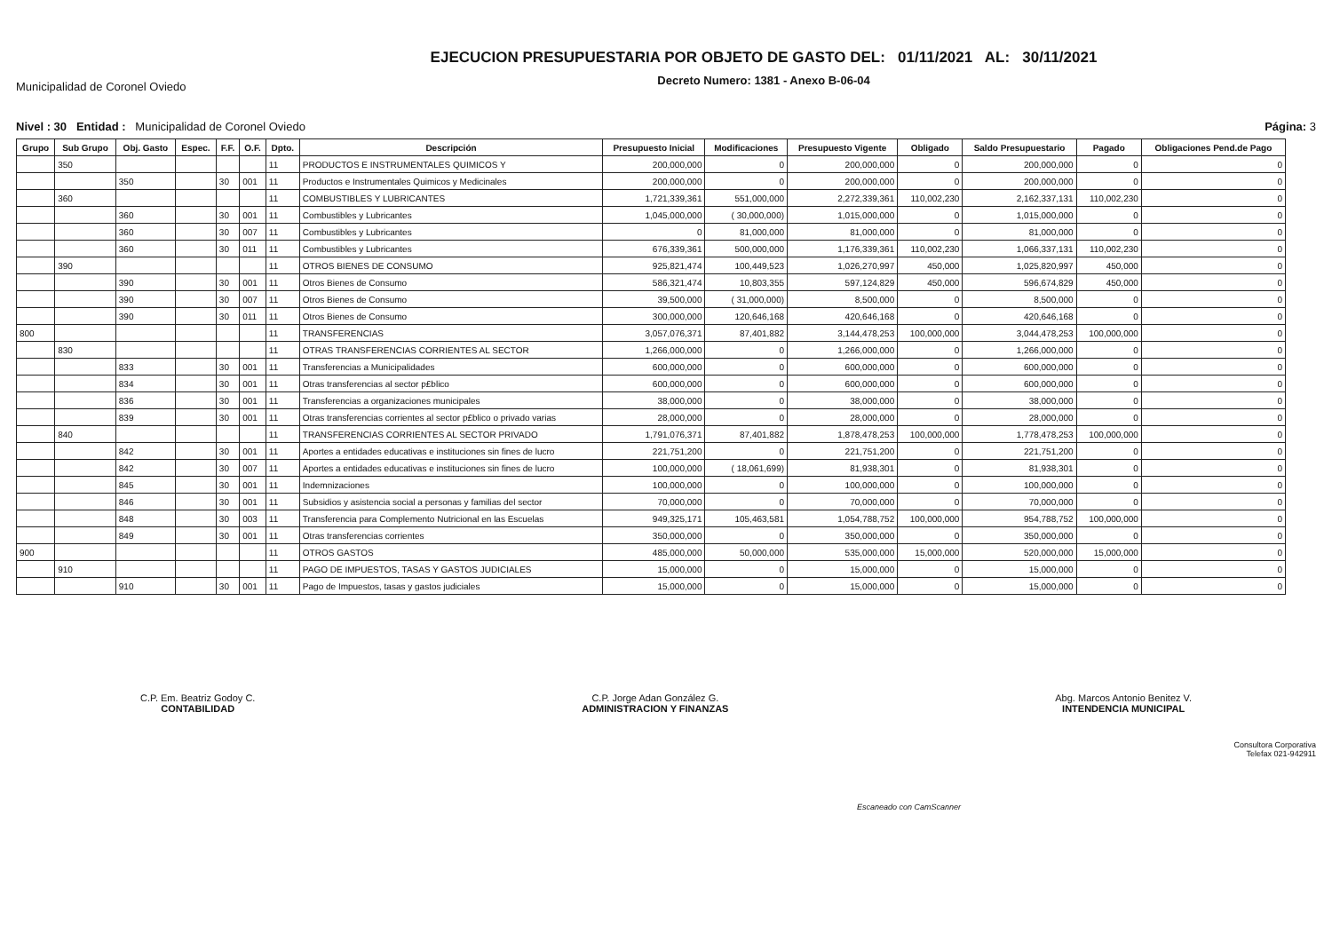Municipalidad de Coronel Oviedo
EJECUCION PRESUPUESTARIA POR OBJETO DE GASTO DEL: 01/11/2021 AL: 30/11/2021
Decreto Numero: 1381 - Anexo B-06-04
Nivel : 30 Entidad : Municipalidad de Coronel Oviedo
Página: 3
| Grupo | Sub Grupo | Obj. Gasto | Espec. | F.F. | O.F. | Dpto. | Descripción | Presupuesto Inicial | Modificaciones | Presupuesto Vigente | Obligado | Saldo Presupuestario | Pagado | Obligaciones Pend.de Pago |
| --- | --- | --- | --- | --- | --- | --- | --- | --- | --- | --- | --- | --- | --- | --- |
| | 350 | | | | | 11 | PRODUCTOS E INSTRUMENTALES QUIMICOS Y | 200,000,000 | 0 | 200,000,000 | 0 | 200,000,000 | 0 | 0 |
| | | 350 | | 30 | 001 | 11 | Productos e Instrumentales Quimicos y Medicinales | 200,000,000 | 0 | 200,000,000 | 0 | 200,000,000 | 0 | 0 |
| | 360 | | | | | 11 | COMBUSTIBLES Y LUBRICANTES | 1,721,339,361 | 551,000,000 | 2,272,339,361 | 110,002,230 | 2,162,337,131 | 110,002,230 | 0 |
| | | 360 | | 30 | 001 | 11 | Combustibles y Lubricantes | 1,045,000,000 | ( 30,000,000) | 1,015,000,000 | 0 | 1,015,000,000 | 0 | 0 |
| | | 360 | | 30 | 007 | 11 | Combustibles y Lubricantes | 0 | 81,000,000 | 81,000,000 | 0 | 81,000,000 | 0 | 0 |
| | | 360 | | 30 | 011 | 11 | Combustibles y Lubricantes | 676,339,361 | 500,000,000 | 1,176,339,361 | 110,002,230 | 1,066,337,131 | 110,002,230 | 0 |
| | 390 | | | | | 11 | OTROS BIENES DE CONSUMO | 925,821,474 | 100,449,523 | 1,026,270,997 | 450,000 | 1,025,820,997 | 450,000 | 0 |
| | | 390 | | 30 | 001 | 11 | Otros Bienes de Consumo | 586,321,474 | 10,803,355 | 597,124,829 | 450,000 | 596,674,829 | 450,000 | 0 |
| | | 390 | | 30 | 007 | 11 | Otros Bienes de Consumo | 39,500,000 | ( 31,000,000) | 8,500,000 | 0 | 8,500,000 | 0 | 0 |
| | | 390 | | 30 | 011 | 11 | Otros Bienes de Consumo | 300,000,000 | 120,646,168 | 420,646,168 | 0 | 420,646,168 | 0 | 0 |
| 800 | | | | | | 11 | TRANSFERENCIAS | 3,057,076,371 | 87,401,882 | 3,144,478,253 | 100,000,000 | 3,044,478,253 | 100,000,000 | 0 |
| | 830 | | | | | 11 | OTRAS TRANSFERENCIAS CORRIENTES AL SECTOR | 1,266,000,000 | 0 | 1,266,000,000 | 0 | 1,266,000,000 | 0 | 0 |
| | | 833 | | 30 | 001 | 11 | Transferencias a Municipalidades | 600,000,000 | 0 | 600,000,000 | 0 | 600,000,000 | 0 | 0 |
| | | 834 | | 30 | 001 | 11 | Otras transferencias al sector p£blico | 600,000,000 | 0 | 600,000,000 | 0 | 600,000,000 | 0 | 0 |
| | | 836 | | 30 | 001 | 11 | Transferencias a organizaciones municipales | 38,000,000 | 0 | 38,000,000 | 0 | 38,000,000 | 0 | 0 |
| | | 839 | | 30 | 001 | 11 | Otras transferencias corrientes al sector p£blico o privado varias | 28,000,000 | 0 | 28,000,000 | 0 | 28,000,000 | 0 | 0 |
| | 840 | | | | | 11 | TRANSFERENCIAS CORRIENTES AL SECTOR PRIVADO | 1,791,076,371 | 87,401,882 | 1,878,478,253 | 100,000,000 | 1,778,478,253 | 100,000,000 | 0 |
| | | 842 | | 30 | 001 | 11 | Aportes a entidades educativas e instituciones sin fines de lucro | 221,751,200 | 0 | 221,751,200 | 0 | 221,751,200 | 0 | 0 |
| | | 842 | | 30 | 007 | 11 | Aportes a entidades educativas e instituciones sin fines de lucro | 100,000,000 | ( 18,061,699) | 81,938,301 | 0 | 81,938,301 | 0 | 0 |
| | | 845 | | 30 | 001 | 11 | Indemnizaciones | 100,000,000 | 0 | 100,000,000 | 0 | 100,000,000 | 0 | 0 |
| | | 846 | | 30 | 001 | 11 | Subsidios y asistencia social a personas y familias del sector | 70,000,000 | 0 | 70,000,000 | 0 | 70,000,000 | 0 | 0 |
| | | 848 | | 30 | 003 | 11 | Transferencia para Complemento Nutricional en las Escuelas | 949,325,171 | 105,463,581 | 1,054,788,752 | 100,000,000 | 954,788,752 | 100,000,000 | 0 |
| | | 849 | | 30 | 001 | 11 | Otras transferencias corrientes | 350,000,000 | 0 | 350,000,000 | 0 | 350,000,000 | 0 | 0 |
| 900 | | | | | | 11 | OTROS GASTOS | 485,000,000 | 50,000,000 | 535,000,000 | 15,000,000 | 520,000,000 | 15,000,000 | 0 |
| | 910 | | | | | 11 | PAGO DE IMPUESTOS, TASAS Y GASTOS JUDICIALES | 15,000,000 | 0 | 15,000,000 | 0 | 15,000,000 | 0 | 0 |
| | | 910 | | 30 | 001 | 11 | Pago de Impuestos, tasas y gastos judiciales | 15,000,000 | 0 | 15,000,000 | 0 | 15,000,000 | 0 | 0 |
C.P. Em. Beatriz Godoy C.
CONTABILIDAD
C.P. Jorge Adan González G.
ADMINISTRACION Y FINANZAS
Abg. Marcos Antonio Benitez V.
INTENDENCIA MUNICIPAL
Consultora Corporativa
Telefax 021-942911
Escaneado con CamScanner